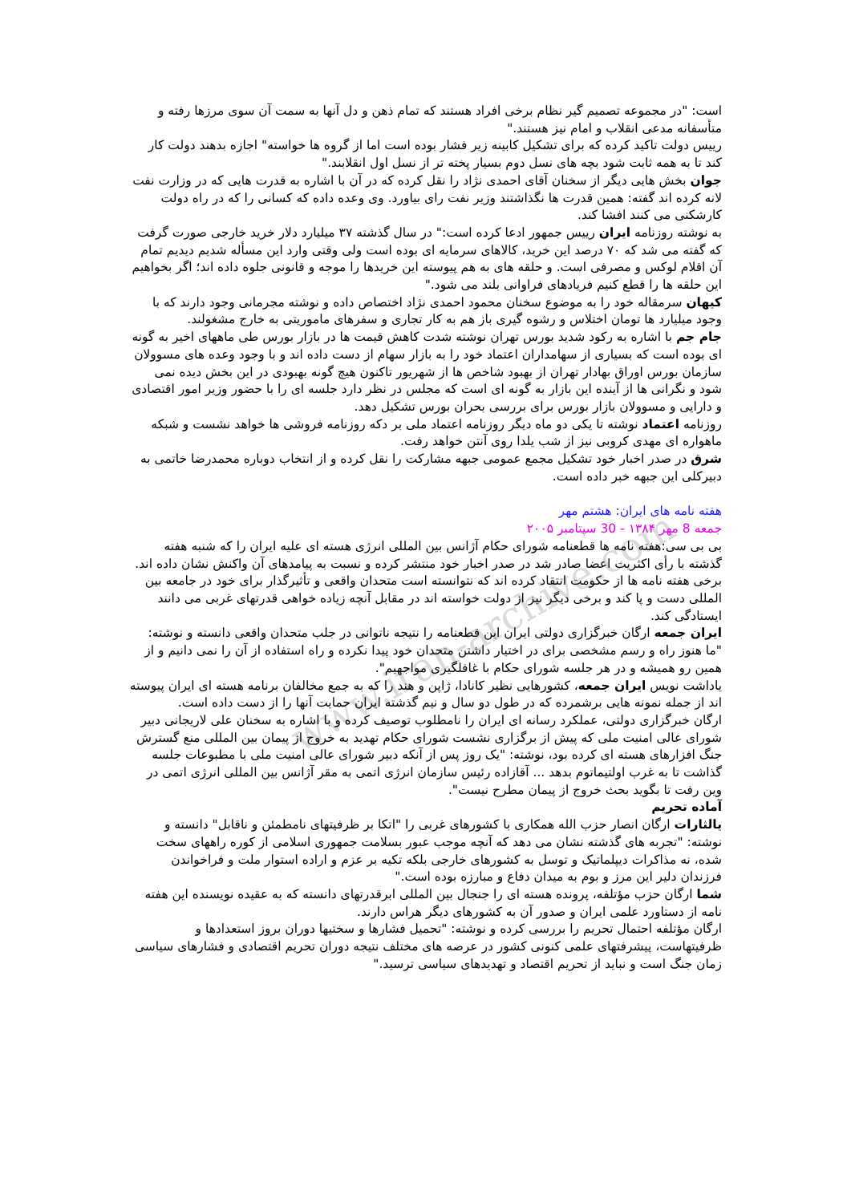www.iran-archive.com
است: "در مجموعه تصمیم گیر نظام برخی افراد هستند که تمام ذهن و دل آنها به سمت آن سوی مرزها رفته و متأسفانه مدعی انقلاب و امام نیز هستند."
رییس دولت تاکید کرده که برای تشکیل کابینه زیر فشار بوده است اما از گروه ها خواسته" اجازه بدهند دولت کار کند تا به همه ثابت شود بچه های نسل دوم بسیار پخته تر از نسل اول انقلابند."
جوان بخش هایی دیگر از سخنان آقای احمدی نژاد را نقل کرده که در آن با اشاره به قدرت هایی که در وزارت نفت لانه کرده اند گفته: همین قدرت ها نگذاشتند وزیر نفت رای بیاورد. وی وعده داده که کسانی را که در راه دولت کارشکنی می کنند افشا کند.
به نوشته روزنامه ایران رییس جمهور ادعا کرده است:" در سال گذشته ۳۷ میلیارد دلار خرید خارجی صورت گرفت که گفته می شد که ۷۰ درصد این خرید، کالاهای سرمایه ای بوده است ولی وقتی وارد این مسأله شدیم دیدیم تمام آن اقلام لوکس و مصرفی است. و حلقه های به هم پیوسته این خریدها را موجه و قانونی جلوه داده اند؛ اگر بخواهیم این حلقه ها را قطع کنیم فریادهای فراوانی بلند می شود."
کیهان سرمقاله خود را به موضوع سخنان محمود احمدی نژاد اختصاص داده و نوشته مجرمانی وجود دارند که با وجود میلیارد ها تومان اختلاس و رشوه گیری باز هم به کار تجاری و سفرهای ماموریتی به خارج مشغولند.
جام جم با اشاره به رکود شدید بورس تهران نوشته شدت کاهش قیمت ها در بازار بورس طی ماههای اخیر به گونه ای بوده است که بسیاری از سهامداران اعتماد خود را به بازار سهام از دست داده اند و با وجود وعده های مسوولان سازمان بورس اوراق بهادار تهران از بهبود شاخص ها از شهریور تاکنون هیچ گونه بهبودی در این بخش دیده نمی شود و نگرانی ها از آینده این بازار به گونه ای است که مجلس در نظر دارد جلسه ای را با حضور وزیر امور اقتصادی و دارایی و مسوولان بازار بورس برای بررسی بحران بورس تشکیل دهد.
روزنامه اعتماد نوشته تا یکی دو ماه دیگر روزنامه اعتماد ملی بر دکه روزنامه فروشی ها خواهد نشست و شبکه ماهواره ای مهدی کروبی نیز از شب یلدا روی آنتن خواهد رفت.
شرق در صدر اخبار خود تشکیل مجمع عمومی جبهه مشارکت را نقل کرده و از انتخاب دوباره محمدرضا خاتمی به دبیرکلی این جبهه خبر داده است.
هفته نامه های ایران: هشتم مهر
جمعه 8 مهر ۱۳۸۴ - 30 سپتامبر ۲۰۰۵
بی بی سی:هفته نامه ها قطعنامه شورای حکام آژانس بین المللی انرژی هسته ای علیه ایران را که شنبه هفته گذشته با رأی اکثریت اعضا صادر شد در صدر اخبار خود منتشر کرده و نسبت به پیامدهای آن واکنش نشان داده اند.
برخی هفته نامه ها از حکومت انتقاد کرده اند که نتوانسته است متحدان واقعی و تأثیرگذار برای خود در جامعه بین المللی دست و پا کند و برخی دیگر نیز از دولت خواسته اند در مقابل آنچه زیاده خواهی قدرتهای غربی می دانند ایستادگی کند.
ایران جمعه ارگان خبرگزاری دولتی ایران این قطعنامه را نتیجه ناتوانی در جلب متحدان واقعی دانسته و نوشته: "ما هنوز راه و رسم مشخصی برای در اختیار داشتن متحدان خود پیدا نکرده و راه استفاده از آن را نمی دانیم و از همین رو همیشه و در هر جلسه شورای حکام با غافلگیری مواجهیم".
یاداشت نویس ایران جمعه، کشورهایی نظیر کانادا، ژاپن و هند را که به جمع مخالفان برنامه هسته ای ایران پیوسته اند از جمله نمونه هایی برشمرده که در طول دو سال و نیم گذشته ایران حمایت آنها را از دست داده است.
ارگان خبرگزاری دولتی، عملکرد رسانه ای ایران را نامطلوب توصیف کرده و با اشاره به سخنان علی لاریجانی دبیر شورای عالی امنیت ملی که پیش از برگزاری نشست شورای حکام تهدید به خروج از پیمان بین المللی منع گسترش جنگ افزارهای هسته ای کرده بود، نوشته: "یک روز پس از آنکه دبیر شورای عالی امنیت ملی با مطبوعات جلسه گذاشت تا به غرب اولتیماتوم بدهد ... آقازاده رئیس سازمان انرژی اتمی به مقر آژانس بین المللی انرژی اتمی در وین رفت تا بگوید بحث خروج از پیمان مطرح نیست".
آماده تحریم
یالثارات ارگان انصار حزب الله همکاری با کشورهای غربی را "اتکا بر ظرفیتهای نامطمئن و ناقابل" دانسته و نوشته: "تجربه های گذشته نشان می دهد که آنچه موجب عبور بسلامت جمهوری اسلامی از کوره راههای سخت شده، نه مذاکرات دیپلماتیک و توسل به کشورهای خارجی بلکه تکیه بر عزم و اراده استوار ملت و فراخواندن فرزندان دلیر این مرز و بوم به میدان دفاع و مبارزه بوده است."
شما ارگان حزب مؤتلفه، پرونده هسته ای را جنجال بین المللی ابرقدرتهای دانسته که به عقیده نویسنده این هفته نامه از دستاورد علمی ایران و صدور آن به کشورهای دیگر هراس دارند.
ارگان مؤتلفه احتمال تحریم را بررسی کرده و نوشته: "تحمیل فشارها و سختیها دوران بروز استعدادها و ظرفیتهاست، پیشرفتهای علمی کنونی کشور در عرصه های مختلف نتیجه دوران تحریم اقتصادی و فشارهای سیاسی زمان جنگ است و نباید از تحریم اقتصاد و تهدیدهای سیاسی ترسید."